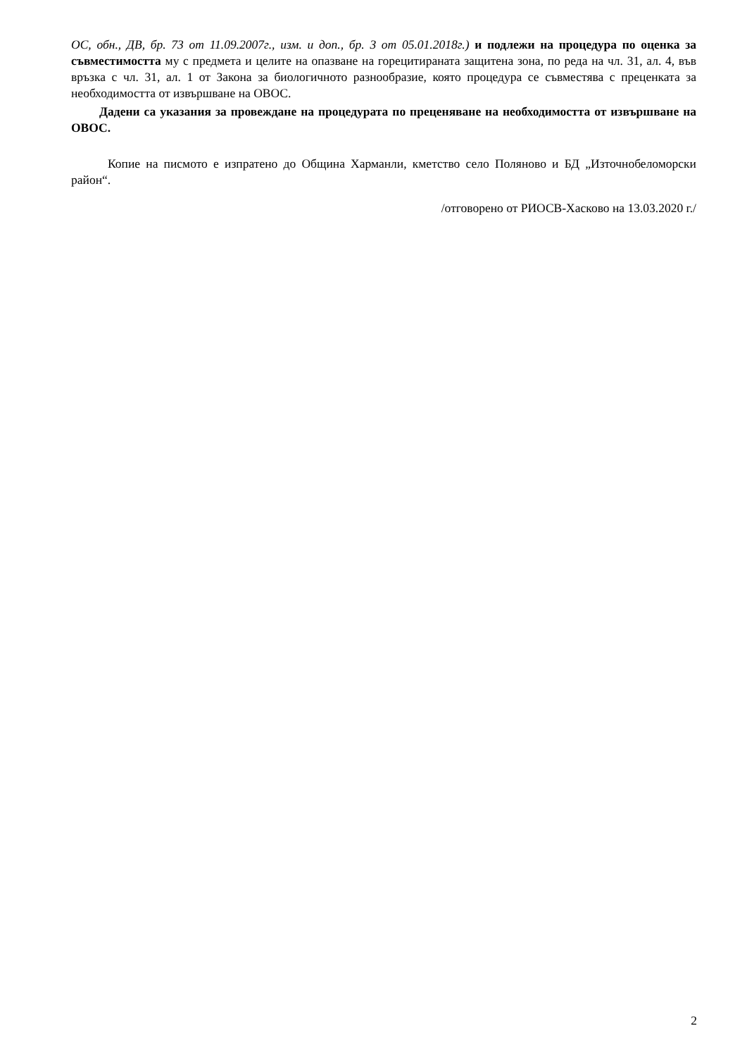ОС, обн., ДВ, бр. 73 от 11.09.2007г., изм. и доп., бр. 3 от 05.01.2018г.) и подлежи на процедура по оценка за съвместимостта му с предмета и целите на опазване на горецитираната защитена зона, по реда на чл. 31, ал. 4, във връзка с чл. 31, ал. 1 от Закона за биологичното разнообразие, която процедура се съвместява с преценката за необходимостта от извършване на ОВОС.
Дадени са указания за провеждане на процедурата по преценяване на необходимостта от извършване на ОВОС.
Копие на писмото е изпратено до Община Харманли, кметство село Поляново и БД „Източнобеломорски район“.
/отговорено от РИОСВ-Хасково на 13.03.2020 г./
2